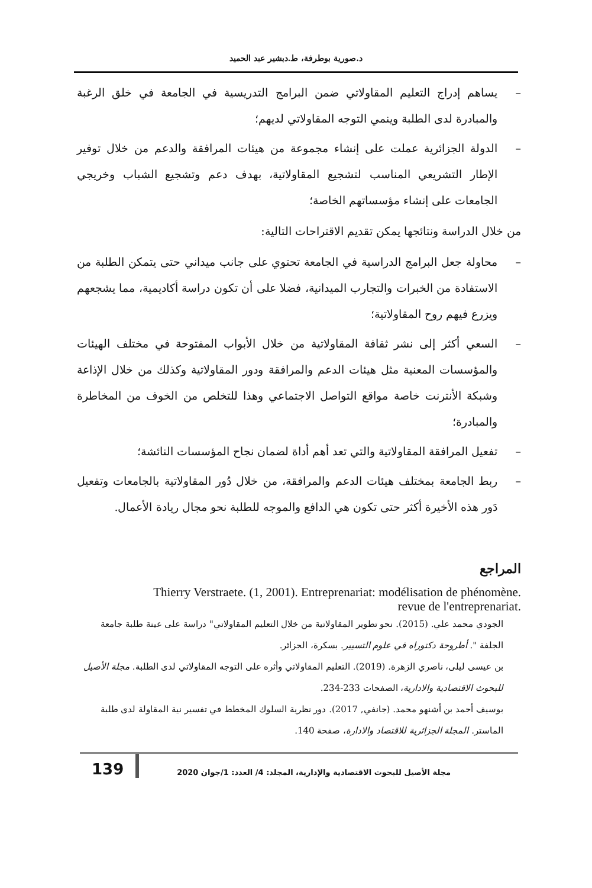د.صورية بوطرفة، ط.دبشير عبد الحميد
– يساهم إدراج التعليم المقاولاتي ضمن البرامج التدريسية في الجامعة في خلق الرغبة والمبادرة لدى الطلبة وينمي التوجه المقاولاتي لديهم؛
– الدولة الجزائرية عملت على إنشاء مجموعة من هيئات المرافقة والدعم من خلال توفير الإطار التشريعي المناسب لتشجيع المقاولاتية، بهدف دعم وتشجيع الشباب وخريجي الجامعات على إنشاء مؤسساتهم الخاصة؛
من خلال الدراسة ونتائجها يمكن تقديم الاقتراحات التالية:
– محاولة جعل البرامج الدراسية في الجامعة تحتوي على جانب ميداني حتى يتمكن الطلبة من الاستفادة من الخبرات والتجارب الميدانية، فضلا على أن تكون دراسة أكاديمية، مما يشجعهم ويزرع فيهم روح المقاولاتية؛
– السعي أكثر إلى نشر ثقافة المقاولاتية من خلال الأبواب المفتوحة في مختلف الهيئات والمؤسسات المعنية مثل هيئات الدعم والمرافقة ودور المقاولاتية وكذلك من خلال الإذاعة وشبكة الأنترنت خاصة مواقع التواصل الاجتماعي وهذا للتخلص من الخوف من المخاطرة والمبادرة؛
– تفعيل المرافقة المقاولاتية والتي تعد أهم أداة لضمان نجاح المؤسسات النائشة؛
– ربط الجامعة بمختلف هيئات الدعم والمرافقة، من خلال دُور المقاولاتية بالجامعات وتفعيل دَور هذه الأخيرة أكثر حتى تكون هي الدافع والموجه للطلبة نحو مجال ريادة الأعمال.
المراجع
Thierry Verstraete. (1, 2001). Entreprenariat: modélisation de phénomène.
revue de l'entreprenariat.
الجودي محمد علي. (2015). نحو تطوير المقاولاتية من خلال التعليم المقاولاتي" دراسة على عينة طلبة جامعة الجلفة ". أطروحة دكتوراه في علوم التسيير. بسكرة، الجزائر.
بن عيسى ليلى، ناصري الزهرة. (2019). التعليم المقاولاتي وأثره على التوجه المقاولاتي لدى الطلبة. مجلة الأصيل للبحوث الاقتصادية والادارية، الصفحات 233-234.
بوسيف أحمد بن أشنهو محمد. (جانفي, 2017). دور نظرية السلوك المخطط في تفسير نية المقاولة لدى طلبة الماستر. المجلة الجزائرية للاقتصاد والادارة، صفحة 140.
مجلة الأصيل للبحوث الاقتصادية والإدارية، المجلد: 4/ العدد: 1/جوان 2020
139